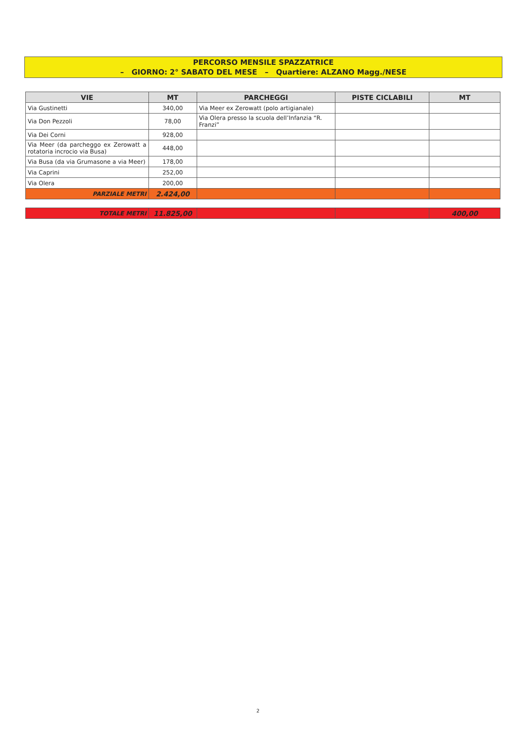PERCORSO MENSILE SPAZZATRICE
– GIORNO: 2° SABATO DEL MESE – Quartiere: ALZANO Magg./NESE
| VIE | MT | PARCHEGGI | PISTE CICLABILI | MT |
| --- | --- | --- | --- | --- |
| Via Gustinetti | 340,00 | Via Meer ex Zerowatt (polo artigianale) | | |
| Via Don Pezzoli | 78,00 | Via Olera presso la scuola dell’Infanzia “R. Franzi” | | |
| Via Dei Corni | 928,00 | | | |
| Via Meer (da parcheggo ex Zerowatt a rotatoria incrocio via Busa) | 448,00 | | | |
| Via Busa (da via Grumasone a via Meer) | 178,00 | | | |
| Via Caprini | 252,00 | | | |
| Via Olera | 200,00 | | | |
| PARZIALE METRI | 2.424,00 | | | |
| TOTALE METRI | 11.825,00 | | | 400,00 |
2